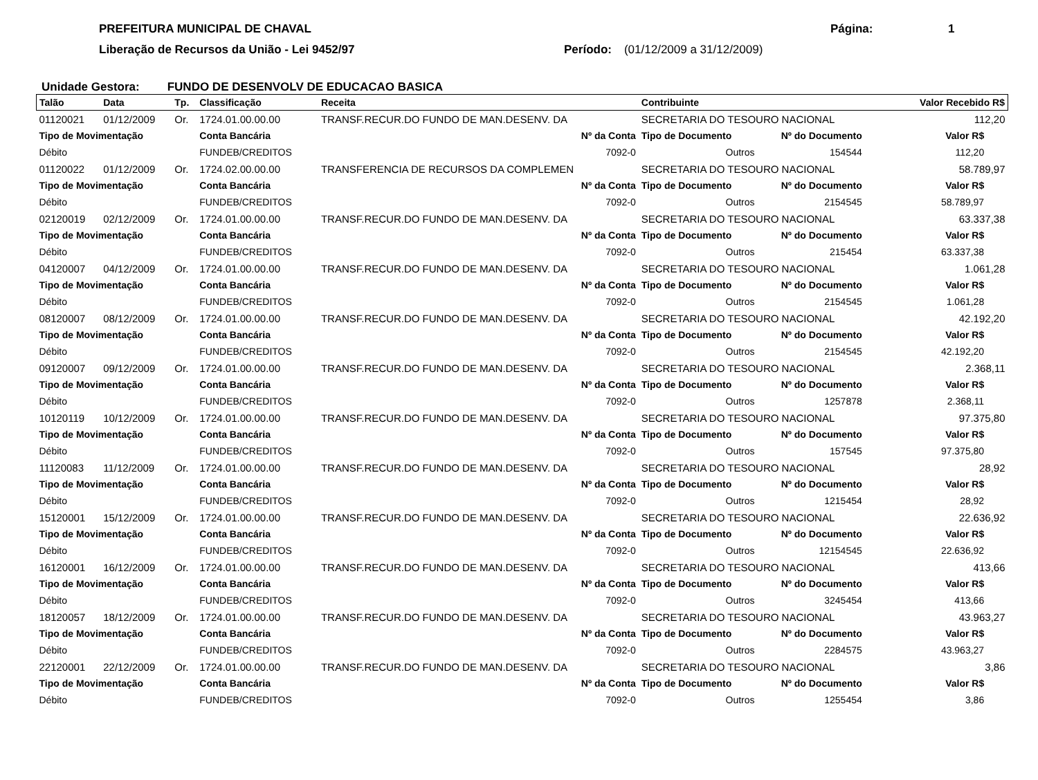PREFEITURA MUNICIPAL DE CHAVAL
Liberação de Recursos da União - Lei 9452/97
Página: 1
Período: (01/12/2009 a 31/12/2009)
Unidade Gestora: FUNDO DE DESENVOLV DE EDUCACAO BASICA
| Talão | Data | Tp. | Classificação | Receita | | Contribuinte | | | Valor Recebido R$ | |
| --- | --- | --- | --- | --- | --- | --- | --- | --- | --- | --- |
| 01120021 | 01/12/2009 | Or. | 1724.01.00.00.00 | TRANSF.RECUR.DO FUNDO DE MAN.DESENV. DA | | SECRETARIA DO TESOURO NACIONAL | | | 112,20 | |
| Tipo de Movimentação | | | Conta Bancária | | Nº da Conta | Tipo de Documento | Nº do Documento | Valor R$ | | |
| Débito | | | FUNDEB/CREDITOS | | 7092-0 | Outros | 154544 | 112,20 | | |
| 01120022 | 01/12/2009 | Or. | 1724.02.00.00.00 | TRANSFERENCIA DE RECURSOS DA COMPLEMEN | | SECRETARIA DO TESOURO NACIONAL | | | 58.789,97 | |
| Tipo de Movimentação | | | Conta Bancária | | Nº da Conta | Tipo de Documento | Nº do Documento | Valor R$ | | |
| Débito | | | FUNDEB/CREDITOS | | 7092-0 | Outros | 2154545 | 58.789,97 | | |
| 02120019 | 02/12/2009 | Or. | 1724.01.00.00.00 | TRANSF.RECUR.DO FUNDO DE MAN.DESENV. DA | | SECRETARIA DO TESOURO NACIONAL | | | 63.337,38 | |
| Tipo de Movimentação | | | Conta Bancária | | Nº da Conta | Tipo de Documento | Nº do Documento | Valor R$ | | |
| Débito | | | FUNDEB/CREDITOS | | 7092-0 | Outros | 215454 | 63.337,38 | | |
| 04120007 | 04/12/2009 | Or. | 1724.01.00.00.00 | TRANSF.RECUR.DO FUNDO DE MAN.DESENV. DA | | SECRETARIA DO TESOURO NACIONAL | | | 1.061,28 | |
| Tipo de Movimentação | | | Conta Bancária | | Nº da Conta | Tipo de Documento | Nº do Documento | Valor R$ | | |
| Débito | | | FUNDEB/CREDITOS | | 7092-0 | Outros | 2154545 | 1.061,28 | | |
| 08120007 | 08/12/2009 | Or. | 1724.01.00.00.00 | TRANSF.RECUR.DO FUNDO DE MAN.DESENV. DA | | SECRETARIA DO TESOURO NACIONAL | | | 42.192,20 | |
| Tipo de Movimentação | | | Conta Bancária | | Nº da Conta | Tipo de Documento | Nº do Documento | Valor R$ | | |
| Débito | | | FUNDEB/CREDITOS | | 7092-0 | Outros | 2154545 | 42.192,20 | | |
| 09120007 | 09/12/2009 | Or. | 1724.01.00.00.00 | TRANSF.RECUR.DO FUNDO DE MAN.DESENV. DA | | SECRETARIA DO TESOURO NACIONAL | | | 2.368,11 | |
| Tipo de Movimentação | | | Conta Bancária | | Nº da Conta | Tipo de Documento | Nº do Documento | Valor R$ | | |
| Débito | | | FUNDEB/CREDITOS | | 7092-0 | Outros | 1257878 | 2.368,11 | | |
| 10120119 | 10/12/2009 | Or. | 1724.01.00.00.00 | TRANSF.RECUR.DO FUNDO DE MAN.DESENV. DA | | SECRETARIA DO TESOURO NACIONAL | | | 97.375,80 | |
| Tipo de Movimentação | | | Conta Bancária | | Nº da Conta | Tipo de Documento | Nº do Documento | Valor R$ | | |
| Débito | | | FUNDEB/CREDITOS | | 7092-0 | Outros | 157545 | 97.375,80 | | |
| 11120083 | 11/12/2009 | Or. | 1724.01.00.00.00 | TRANSF.RECUR.DO FUNDO DE MAN.DESENV. DA | | SECRETARIA DO TESOURO NACIONAL | | | 28,92 | |
| Tipo de Movimentação | | | Conta Bancária | | Nº da Conta | Tipo de Documento | Nº do Documento | Valor R$ | | |
| Débito | | | FUNDEB/CREDITOS | | 7092-0 | Outros | 1215454 | 28,92 | | |
| 15120001 | 15/12/2009 | Or. | 1724.01.00.00.00 | TRANSF.RECUR.DO FUNDO DE MAN.DESENV. DA | | SECRETARIA DO TESOURO NACIONAL | | | 22.636,92 | |
| Tipo de Movimentação | | | Conta Bancária | | Nº da Conta | Tipo de Documento | Nº do Documento | Valor R$ | | |
| Débito | | | FUNDEB/CREDITOS | | 7092-0 | Outros | 12154545 | 22.636,92 | | |
| 16120001 | 16/12/2009 | Or. | 1724.01.00.00.00 | TRANSF.RECUR.DO FUNDO DE MAN.DESENV. DA | | SECRETARIA DO TESOURO NACIONAL | | | 413,66 | |
| Tipo de Movimentação | | | Conta Bancária | | Nº da Conta | Tipo de Documento | Nº do Documento | Valor R$ | | |
| Débito | | | FUNDEB/CREDITOS | | 7092-0 | Outros | 3245454 | 413,66 | | |
| 18120057 | 18/12/2009 | Or. | 1724.01.00.00.00 | TRANSF.RECUR.DO FUNDO DE MAN.DESENV. DA | | SECRETARIA DO TESOURO NACIONAL | | | 43.963,27 | |
| Tipo de Movimentação | | | Conta Bancária | | Nº da Conta | Tipo de Documento | Nº do Documento | Valor R$ | | |
| Débito | | | FUNDEB/CREDITOS | | 7092-0 | Outros | 2284575 | 43.963,27 | | |
| 22120001 | 22/12/2009 | Or. | 1724.01.00.00.00 | TRANSF.RECUR.DO FUNDO DE MAN.DESENV. DA | | SECRETARIA DO TESOURO NACIONAL | | | 3,86 | |
| Tipo de Movimentação | | | Conta Bancária | | Nº da Conta | Tipo de Documento | Nº do Documento | Valor R$ | | |
| Débito | | | FUNDEB/CREDITOS | | 7092-0 | Outros | 1255454 | 3,86 | | |